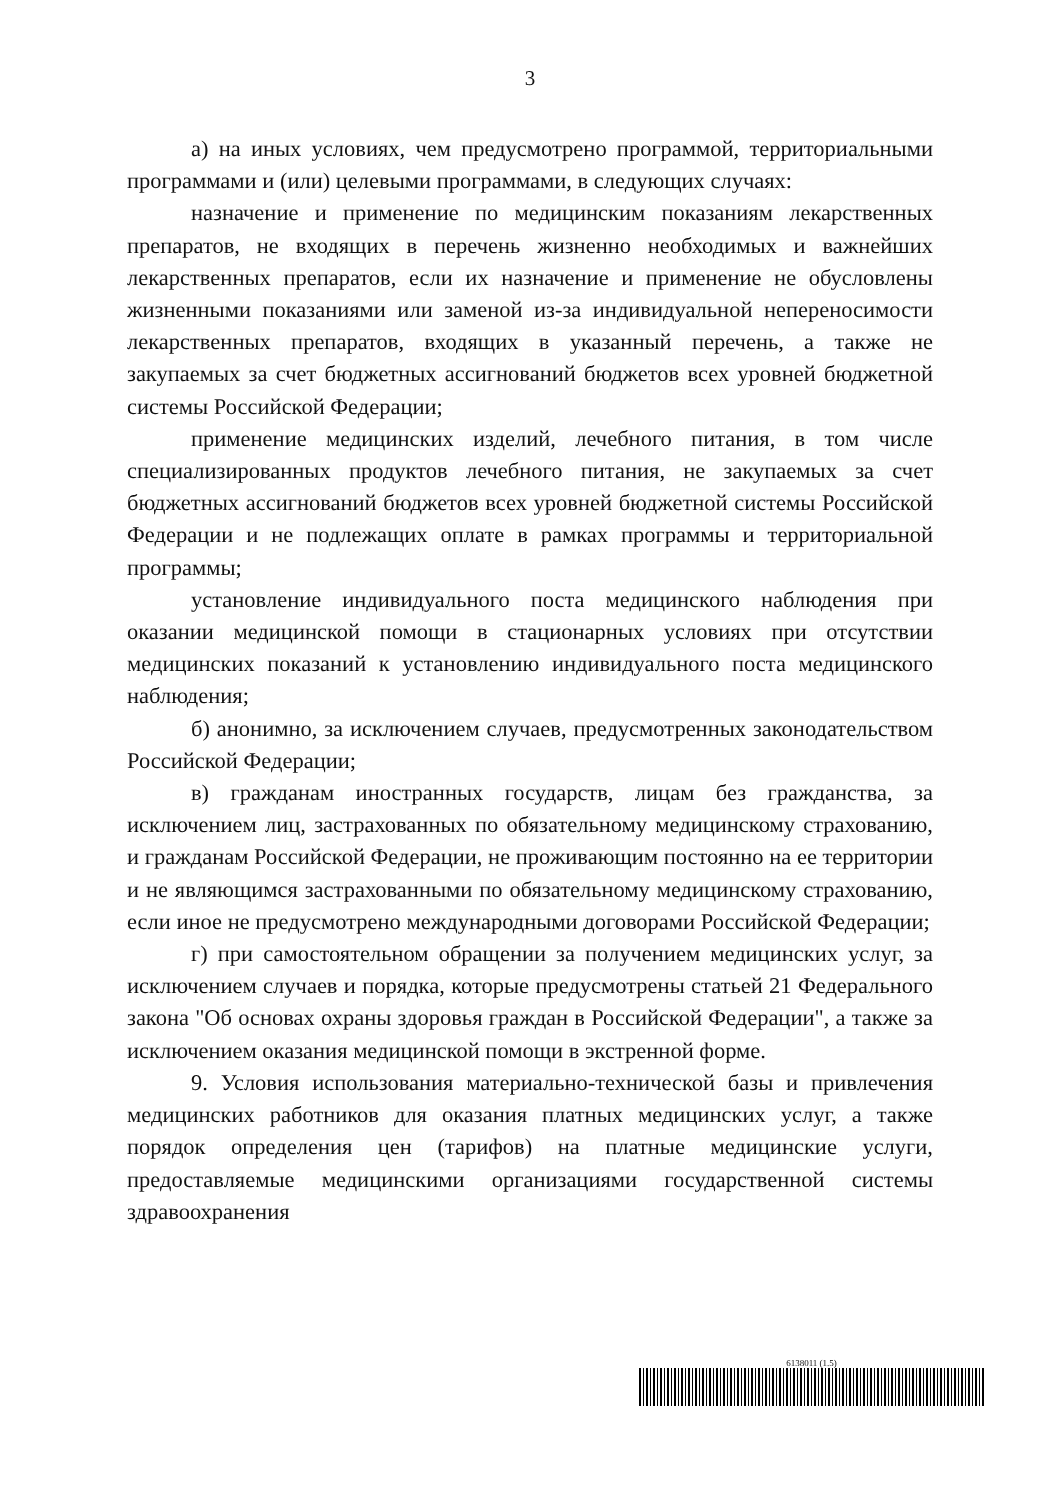3
а) на иных условиях, чем предусмотрено программой, территориальными программами и (или) целевыми программами, в следующих случаях:
назначение и применение по медицинским показаниям лекарственных препаратов, не входящих в перечень жизненно необходимых и важнейших лекарственных препаратов, если их назначение и применение не обусловлены жизненными показаниями или заменой из-за индивидуальной непереносимости лекарственных препаратов, входящих в указанный перечень, а также не закупаемых за счет бюджетных ассигнований бюджетов всех уровней бюджетной системы Российской Федерации;
применение медицинских изделий, лечебного питания, в том числе специализированных продуктов лечебного питания, не закупаемых за счет бюджетных ассигнований бюджетов всех уровней бюджетной системы Российской Федерации и не подлежащих оплате в рамках программы и территориальной программы;
установление индивидуального поста медицинского наблюдения при оказании медицинской помощи в стационарных условиях при отсутствии медицинских показаний к установлению индивидуального поста медицинского наблюдения;
б) анонимно, за исключением случаев, предусмотренных законодательством Российской Федерации;
в) гражданам иностранных государств, лицам без гражданства, за исключением лиц, застрахованных по обязательному медицинскому страхованию, и гражданам Российской Федерации, не проживающим постоянно на ее территории и не являющимся застрахованными по обязательному медицинскому страхованию, если иное не предусмотрено международными договорами Российской Федерации;
г) при самостоятельном обращении за получением медицинских услуг, за исключением случаев и порядка, которые предусмотрены статьей 21 Федерального закона "Об основах охраны здоровья граждан в Российской Федерации", а также за исключением оказания медицинской помощи в экстренной форме.
9. Условия использования материально-технической базы и привлечения медицинских работников для оказания платных медицинских услуг, а также порядок определения цен (тарифов) на платные медицинские услуги, предоставляемые медицинскими организациями государственной системы здравоохранения
6138011 (1.5)